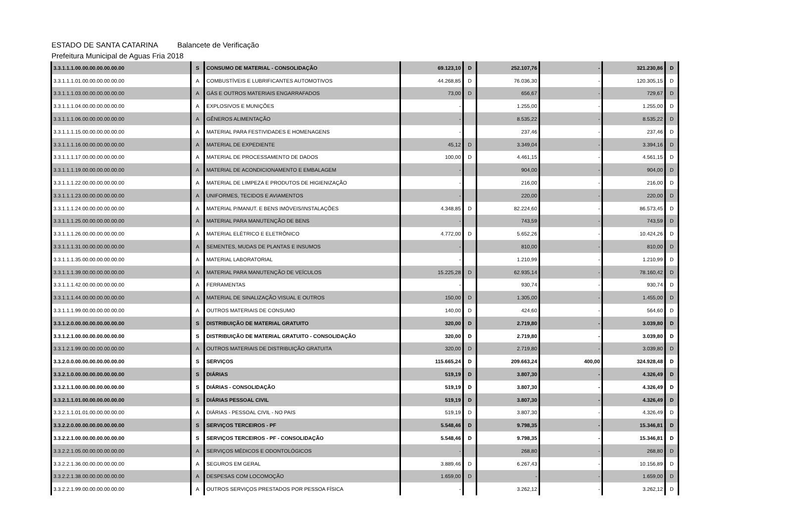ESTADO DE SANTA CATARINA Balancete de Verificação
Prefeitura Municipal de Aguas Fria 2018
| 3.3.1.1.1.00.00.00.00.00.00.00 | S | CONSUMO DE MATERIAL - CONSOLIDAÇÃO | 69.123,10 | D | 252.107,76 | - | 321.230,86 | D |
| 3.3.1.1.1.01.00.00.00.00.00.00 | A | COMBUSTÍVEIS E LUBRIFICANTES AUTOMOTIVOS | 44.268,85 | D | 76.036,30 | - | 120.305,15 | D |
| 3.3.1.1.1.03.00.00.00.00.00.00 | A | GÁS E OUTROS MATERIAIS ENGARRAFADOS | 73,00 | D | 656,67 | - | 729,67 | D |
| 3.3.1.1.1.04.00.00.00.00.00.00 | A | EXPLOSIVOS E MUNIÇÕES | - | | 1.255,00 | - | 1.255,00 | D |
| 3.3.1.1.1.06.00.00.00.00.00.00 | A | GÊNEROS ALIMENTAÇÃO | - | | 8.535,22 | - | 8.535,22 | D |
| 3.3.1.1.1.15.00.00.00.00.00.00 | A | MATERIAL PARA FESTIVIDADES E HOMENAGENS | - | | 237,46 | - | 237,46 | D |
| 3.3.1.1.1.16.00.00.00.00.00.00 | A | MATERIAL DE EXPEDIENTE | 45,12 | D | 3.349,04 | - | 3.394,16 | D |
| 3.3.1.1.1.17.00.00.00.00.00.00 | A | MATERIAL DE PROCESSAMENTO DE DADOS | 100,00 | D | 4.461,15 | - | 4.561,15 | D |
| 3.3.1.1.1.19.00.00.00.00.00.00 | A | MATERIAL DE ACONDICIONAMENTO E EMBALAGEM | - | | 904,00 | - | 904,00 | D |
| 3.3.1.1.1.22.00.00.00.00.00.00 | A | MATERIAL DE LIMPEZA E PRODUTOS DE HIGIENIZAÇÃO | - | | 216,00 | - | 216,00 | D |
| 3.3.1.1.1.23.00.00.00.00.00.00 | A | UNIFORMES, TECIDOS E AVIAMENTOS | - | | 220,00 | - | 220,00 | D |
| 3.3.1.1.1.24.00.00.00.00.00.00 | A | MATERIAL P/MANUT. E BENS IMÓVEIS/INSTALAÇÕES | 4.348,85 | D | 82.224,60 | - | 86.573,45 | D |
| 3.3.1.1.1.25.00.00.00.00.00.00 | A | MATERIAL PARA MANUTENÇÃO DE BENS | - | | 743,59 | - | 743,59 | D |
| 3.3.1.1.1.26.00.00.00.00.00.00 | A | MATERIAL ELÉTRICO E ELETRÔNICO | 4.772,00 | D | 5.652,26 | - | 10.424,26 | D |
| 3.3.1.1.1.31.00.00.00.00.00.00 | A | SEMENTES, MUDAS DE PLANTAS E INSUMOS | - | | 810,00 | - | 810,00 | D |
| 3.3.1.1.1.35.00.00.00.00.00.00 | A | MATERIAL LABORATORIAL | - | | 1.210,99 | - | 1.210,99 | D |
| 3.3.1.1.1.39.00.00.00.00.00.00 | A | MATERIAL PARA MANUTENÇÃO DE VEÍCULOS | 15.225,28 | D | 62.935,14 | - | 78.160,42 | D |
| 3.3.1.1.1.42.00.00.00.00.00.00 | A | FERRAMENTAS | - | | 930,74 | - | 930,74 | D |
| 3.3.1.1.1.44.00.00.00.00.00.00 | A | MATERIAL DE SINALIZAÇÃO VISUAL E OUTROS | 150,00 | D | 1.305,00 | - | 1.455,00 | D |
| 3.3.1.1.1.99.00.00.00.00.00.00 | A | OUTROS MATERIAIS DE CONSUMO | 140,00 | D | 424,60 | - | 564,60 | D |
| 3.3.1.2.0.00.00.00.00.00.00.00 | S | DISTRIBUIÇÃO DE MATERIAL GRATUITO | 320,00 | D | 2.719,80 | - | 3.039,80 | D |
| 3.3.1.2.1.00.00.00.00.00.00.00 | S | DISTRIBUIÇÃO DE MATERIAL GRATUITO - CONSOLIDAÇÃO | 320,00 | D | 2.719,80 | - | 3.039,80 | D |
| 3.3.1.2.1.99.00.00.00.00.00.00 | A | OUTROS MATERIAIS DE DISTRIBUIÇÃO GRATUITA | 320,00 | D | 2.719,80 | - | 3.039,80 | D |
| 3.3.2.0.0.00.00.00.00.00.00.00 | S | SERVIÇOS | 115.665,24 | D | 209.663,24 | 400,00 | 324.928,48 | D |
| 3.3.2.1.0.00.00.00.00.00.00.00 | S | DIÁRIAS | 519,19 | D | 3.807,30 | - | 4.326,49 | D |
| 3.3.2.1.1.00.00.00.00.00.00.00 | S | DIÁRIAS - CONSOLIDAÇÃO | 519,19 | D | 3.807,30 | - | 4.326,49 | D |
| 3.3.2.1.1.01.00.00.00.00.00.00 | S | DIÁRIAS PESSOAL CIVIL | 519,19 | D | 3.807,30 | - | 4.326,49 | D |
| 3.3.2.1.1.01.01.00.00.00.00.00 | A | DIÁRIAS - PESSOAL CIVIL - NO PAIS | 519,19 | D | 3.807,30 | - | 4.326,49 | D |
| 3.3.2.2.0.00.00.00.00.00.00.00 | S | SERVIÇOS TERCEIROS - PF | 5.548,46 | D | 9.798,35 | - | 15.346,81 | D |
| 3.3.2.2.1.00.00.00.00.00.00.00 | S | SERVIÇOS TERCEIROS - PF - CONSOLIDAÇÃO | 5.548,46 | D | 9.798,35 | - | 15.346,81 | D |
| 3.3.2.2.1.05.00.00.00.00.00.00 | A | SERVIÇOS MÉDICOS E ODONTOLÓGICOS | - | | 268,80 | - | 268,80 | D |
| 3.3.2.2.1.36.00.00.00.00.00.00 | A | SEGUROS EM GERAL | 3.889,46 | D | 6.267,43 | - | 10.156,89 | D |
| 3.3.2.2.1.38.00.00.00.00.00.00 | A | DESPESAS COM LOCOMOÇÃO | 1.659,00 | D | - | - | 1.659,00 | D |
| 3.3.2.2.1.99.00.00.00.00.00.00 | A | OUTROS SERVIÇOS PRESTADOS POR PESSOA FÍSICA | - | | 3.262,12 | - | 3.262,12 | D |